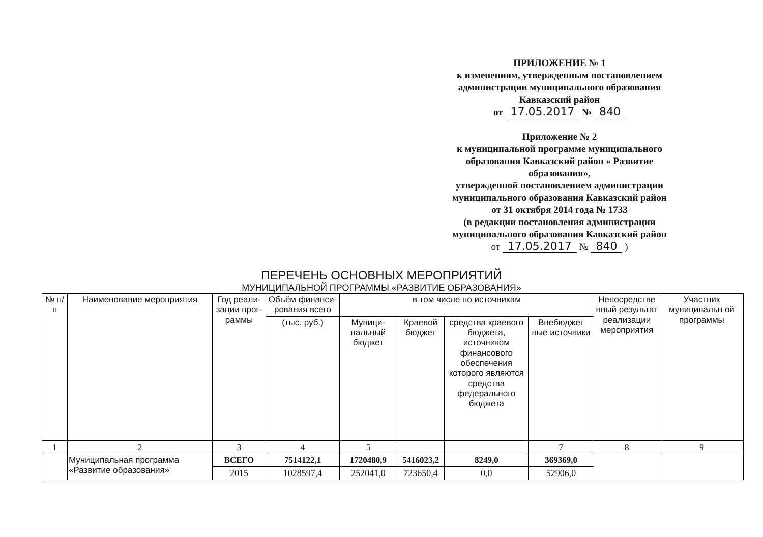ПРИЛОЖЕНИЕ № 1
к изменениям, утвержденным постановлением
администрации муниципального образования
Кавказский район
от 17.05.2017 № 840
Приложение № 2
к муниципальной программе муниципального
образования Кавказский район « Развитие образования»,
утвержденной постановлением администрации
муниципального образования Кавказский район
от 31 октября 2014 года № 1733
(в редакции постановления администрации
муниципального образования Кавказский район
от 17.05.2017 № 840 )
ПЕРЕЧЕНЬ ОСНОВНЫХ МЕРОПРИЯТИЙ
МУНИЦИПАЛЬНОЙ ПРОГРАММЫ «РАЗВИТИЕ ОБРАЗОВАНИЯ»
| № п/п | Наименование мероприятия | Год реали-зации прог-раммы | Объём финанси-рования всего | в том числе по источникам | | | | Непосредстве нный результат реализации мероприятия | Участник муниципальн ой программы |
| --- | --- | --- | --- | --- | --- | --- | --- | --- | --- |
| | | | (тыс. руб.) | Муници-пальный бюджет | Краевой бюджет | средства краевого бюджета, источником финансового обеспечения которого являются средства федерального бюджета | Внебюджет ные источники | | |
| 1 | 2 | 3 | 4 | 5 | | | 7 | 8 | 9 |
| | Муниципальная программа «Развитие образования» | ВСЕГО | 7514122,1 | 1720480,9 | 5416023,2 | 8249,0 | 369369,0 | | |
| | | 2015 | 1028597,4 | 252041,0 | 723650,4 | 0,0 | 52906,0 | | |